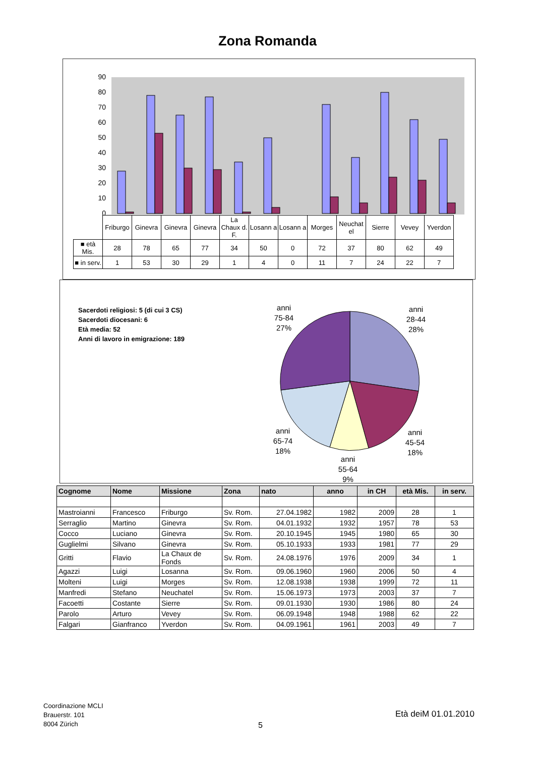Zona Romanda
90
80
70
60
50
40
30
20
10
0
| | Friburgo | Ginevra | Ginevra | Ginevra | La Chaux d. F. | Losann a | Losann a | Morges | Neuchat el | Sierre | Vevey | Yverdon |
| ■ età Mis. | 28 | 78 | 65 | 77 | 34 | 50 | 0 | 72 | 37 | 80 | 62 | 49 |
| ■ in serv. | 1 | 53 | 30 | 29 | 1 | 4 | 0 | 11 | 7 | 24 | 22 | 7 |
Sacerdoti religiosi: 5 (di cui 3 CS)
Sacerdoti diocesani: 6
Età media: 52
Anni di lavoro in emigrazione: 189
anni
75-84
27%
anni
28-44
28%
anni
65-74
18%
anni
45-54
18%
anni
55-64
9%
| Cognome | Nome | Missione | Zona | nato | anno | in CH | età Mis. | in serv. |
| --- | --- | --- | --- | --- | --- | --- | --- | --- |
| Mastroianni | Francesco | Friburgo | Sv. Rom. | 27.04.1982 | 1982 | 2009 | 28 | 1 |
| Serraglio | Martino | Ginevra | Sv. Rom. | 04.01.1932 | 1932 | 1957 | 78 | 53 |
| Cocco | Luciano | Ginevra | Sv. Rom. | 20.10.1945 | 1945 | 1980 | 65 | 30 |
| Guglielmi | Silvano | Ginevra | Sv. Rom. | 05.10.1933 | 1933 | 1981 | 77 | 29 |
| Gritti | Flavio | La Chaux de Fonds | Sv. Rom. | 24.08.1976 | 1976 | 2009 | 34 | 1 |
| Agazzi | Luigi | Losanna | Sv. Rom. | 09.06.1960 | 1960 | 2006 | 50 | 4 |
| Molteni | Luigi | Morges | Sv. Rom. | 12.08.1938 | 1938 | 1999 | 72 | 11 |
| Manfredi | Stefano | Neuchatel | Sv. Rom. | 15.06.1973 | 1973 | 2003 | 37 | 7 |
| Facoetti | Costante | Sierre | Sv. Rom. | 09.01.1930 | 1930 | 1986 | 80 | 24 |
| Parolo | Arturo | Vevey | Sv. Rom. | 06.09.1948 | 1948 | 1988 | 62 | 22 |
| Falgari | Gianfranco | Yverdon | Sv. Rom. | 04.09.1961 | 1961 | 2003 | 49 | 7 |
Coordinazione MCLI
Brauerstr. 101
8004 Zürich
5
Età deiM 01.01.2010